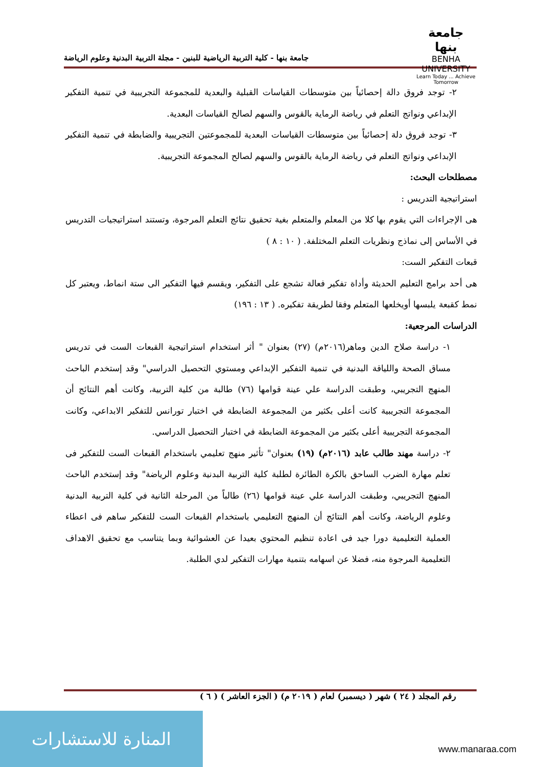جامعة بنها
BENHA UNIVERSITY
Learn Today ... Achieve Tomorrow
جامعة بنها - كلية التربية الرياضية للبنين - مجلة التربية البدنية وعلوم الرياضة
٢- توجد فروق دالة إحصائياً بين متوسطات القياسات القبلية والبعدية للمجموعة التجريبية في تنمية التفكير الإبداعي ونواتج التعلم في رياضة الرماية بالقوس والسهم لصالح القياسات البعدية.
٣- توجد فروق دلة إحصائياً بين متوسطات القياسات البعدية للمجموعتين التجريبية والضابطة في تنمية التفكير الإبداعي ونواتج التعلم في رياضة الرماية بالقوس والسهم لصالح المجموعة التجريبية.
مصطلحات البحث:
استراتيجية التدريس :
هى الإجراءات التي يقوم بها كلا من المعلم والمتعلم بغية تحقيق نتائج التعلم المرجوة، وتستند استراتيجيات التدريس في الأساس إلى نماذج ونظريات التعلم المختلفة. ( ١٠ : ٨ )
قبعات التفكير الست:
هى أحد برامج التعليم الحديثة وأداة تفكير فعالة تشجع على التفكير، ويقسم فيها التفكير الى ستة انماط، ويعتبر كل نمط كقبعة يلبسها أويخلعها المتعلم وفقا لطريقة تفكيره. ( ١٣ : ١٩٦)
الدراسات المرجعية:
١- دراسة صلاح الدين وماهر(٢٠١٦م) (٢٧) بعنوان " أثر استخدام استراتيجية القبعات الست في تدريس مساق الصحة واللياقة البدنية في تنمية التفكير الإبداعي ومستوي التحصيل الدراسي" وقد إستخدم الباحث المنهج التجريبي، وطبقت الدراسة علي عينة قوامها (٧٦) طالبة من كلية التربية، وكانت أهم النتائج أن المجموعة التجريبية كانت أعلى بكثير من المجموعة الضابطة في اختبار تورانس للتفكير الابداعي، وكانت المجموعة التجريبية أعلى بكثير من المجموعة الضابطة في اختبار التحصيل الدراسي.
٢- دراسة مهند طالب عابد (٢٠١٦م) (١٩) بعنوان" تأثير منهج تعليمي باستخدام القبعات الست للتفكير فى تعلم مهارة الضرب الساحق بالكرة الطائرة لطلبة كلية التربية البدنية وعلوم الرياضة" وقد إستخدم الباحث المنهج التجريبي، وطبقت الدراسة علي عينة قوامها (٢٦) طالباً من المرحلة الثانية في كلية التربية البدنية وعلوم الرياضة، وكانت أهم النتائج أن المنهج التعليمي باستخدام القبعات الست للتفكير ساهم فى اعطاء العملية التعليمية دورا جيد فى اعادة تنظيم المحتوي بعيدا عن العشوائية وبما يتناسب مع تحقيق الاهداف التعليمية المرجوة منه، فضلا عن اسهامه بتنمية مهارات التفكير لدي الطلبة.
رقم المجلد ( ٢٤ ) شهر ( ديسمبر) لعام ( ٢٠١٩ م) ( الجزء العاشر ) ( ٦ )
المنارة للاستشارات
www.manaraa.com